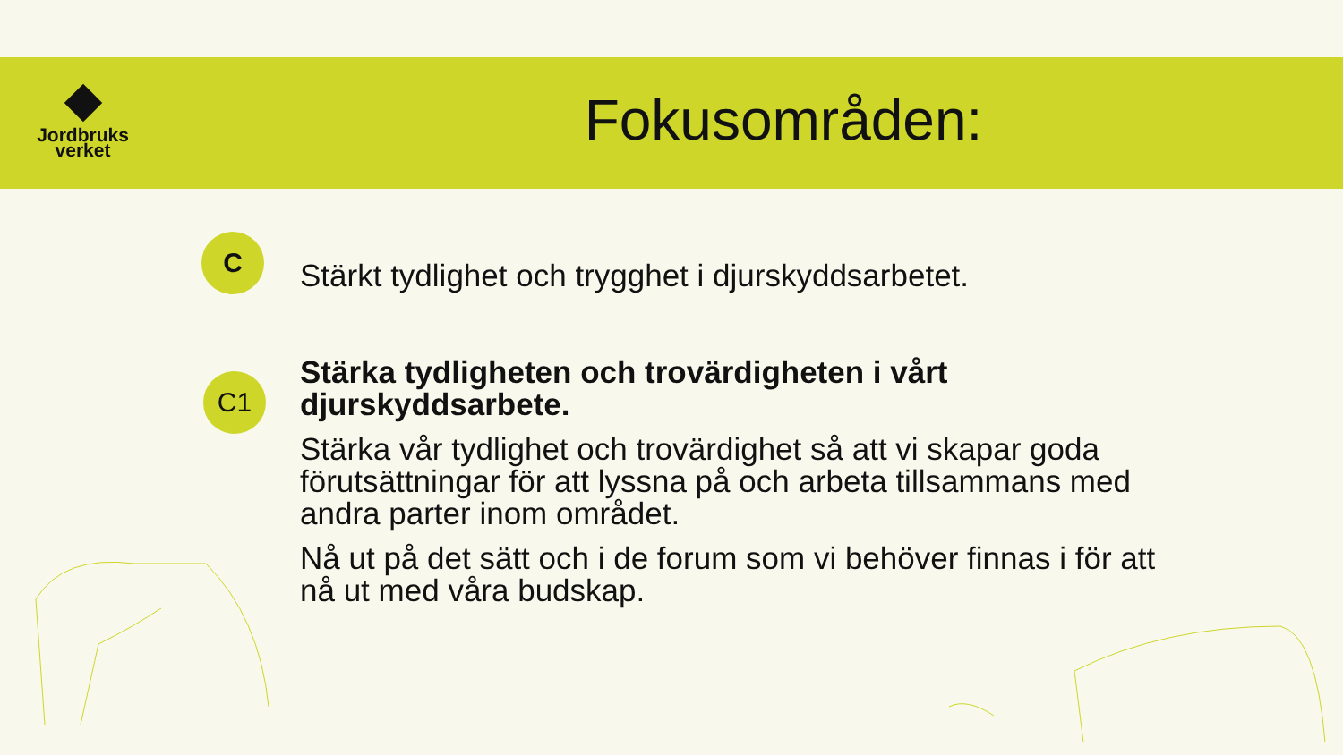Jordbruks
verket
Fokusområden:
C
Stärkt tydlighet och trygghet i djurskyddsarbetet.
C1
Stärka tydligheten och trovärdigheten i vårt djurskyddsarbete.
Stärka vår tydlighet och trovärdighet så att vi skapar goda förutsättningar för att lyssna på och arbeta tillsammans med andra parter inom området.
Nå ut på det sätt och i de forum som vi behöver finnas i för att nå ut med våra budskap.